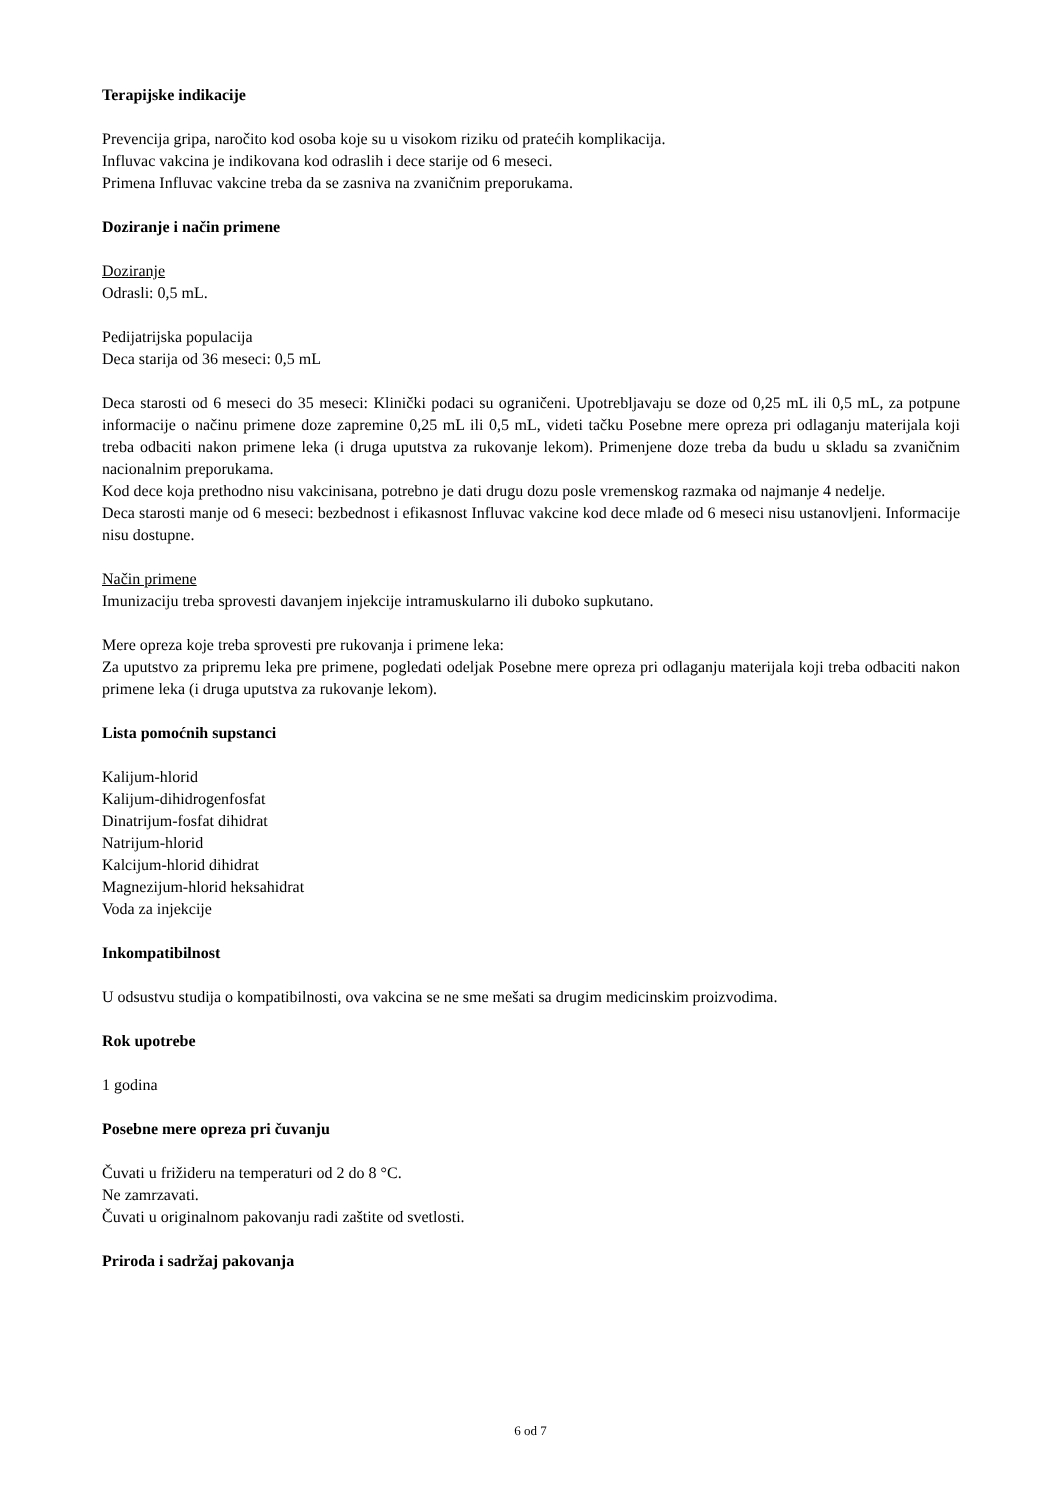Terapijske indikacije
Prevencija gripa, naročito kod osoba koje su u visokom riziku od pratećih komplikacija.
Influvac vakcina je indikovana kod odraslih i dece starije od 6 meseci.
Primena Influvac vakcine treba da se zasniva na zvaničnim preporukama.
Doziranje i način primene
Doziranje
Odrasli: 0,5 mL.
Pedijatrijska populacija
Deca starija od 36 meseci: 0,5 mL
Deca starosti od 6 meseci do 35 meseci: Klinički podaci su ograničeni. Upotrebljavaju se doze od 0,25 mL ili 0,5 mL, za potpune informacije o načinu primene doze zapremine 0,25 mL ili 0,5 mL, videti tačku Posebne mere opreza pri odlaganju materijala koji treba odbaciti nakon primene leka (i druga uputstva za rukovanje lekom). Primenjene doze treba da budu u skladu sa zvaničnim nacionalnim preporukama.
Kod dece koja prethodno nisu vakcinisana, potrebno je dati drugu dozu posle vremenskog razmaka od najmanje 4 nedelje.
Deca starosti manje od 6 meseci: bezbednost i efikasnost Influvac vakcine kod dece mlađe od 6 meseci nisu ustanovljeni. Informacije nisu dostupne.
Način primene
Imunizaciju treba sprovesti davanjem injekcije intramuskularno ili duboko supkutano.
Mere opreza koje treba sprovesti pre rukovanja i primene leka:
Za uputstvo za pripremu leka pre primene, pogledati odeljak Posebne mere opreza pri odlaganju materijala koji treba odbaciti nakon primene leka (i druga uputstva za rukovanje lekom).
Lista pomoćnih supstanci
Kalijum-hlorid
Kalijum-dihidrogenfosfat
Dinatrijum-fosfat dihidrat
Natrijum-hlorid
Kalcijum-hlorid dihidrat
Magnezijum-hlorid heksahidrat
Voda za injekcije
Inkompatibilnost
U odsustvu studija o kompatibilnosti, ova vakcina se ne sme mešati sa drugim medicinskim proizvodima.
Rok upotrebe
1 godina
Posebne mere opreza pri čuvanju
Čuvati u frižideru na temperaturi od 2 do 8 °C.
Ne zamrzavati.
Čuvati u originalnom pakovanju radi zaštite od svetlosti.
Priroda i sadržaj pakovanja
6 od 7